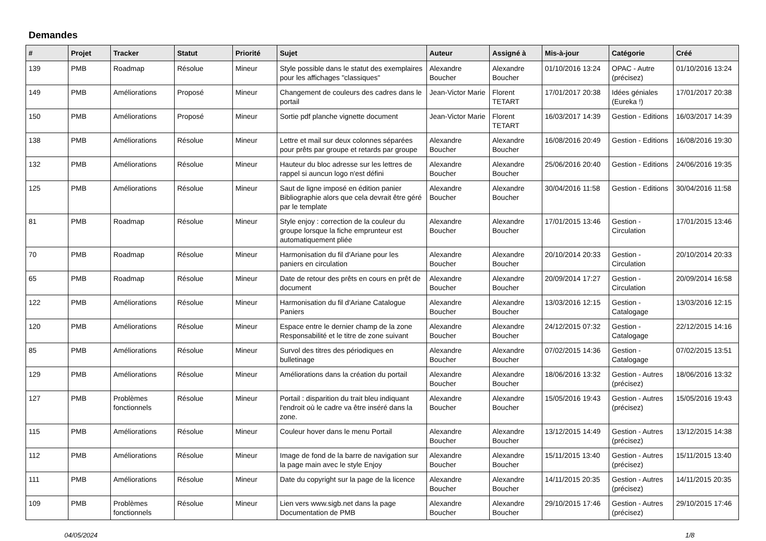Demandes
| # | Projet | Tracker | Statut | Priorité | Sujet | Auteur | Assigné à | Mis-à-jour | Catégorie | Créé |
| --- | --- | --- | --- | --- | --- | --- | --- | --- | --- | --- |
| 139 | PMB | Roadmap | Résolue | Mineur | Style possible dans le statut des exemplaires pour les affichages "classiques" | Alexandre Boucher | Alexandre Boucher | 01/10/2016 13:24 | OPAC - Autre (précisez) | 01/10/2016 13:24 |
| 149 | PMB | Améliorations | Proposé | Mineur | Changement de couleurs des cadres dans le portail | Jean-Victor Marie | Florent TETART | 17/01/2017 20:38 | Idées géniales (Eureka !) | 17/01/2017 20:38 |
| 150 | PMB | Améliorations | Proposé | Mineur | Sortie pdf planche vignette document | Jean-Victor Marie | Florent TETART | 16/03/2017 14:39 | Gestion - Editions | 16/03/2017 14:39 |
| 138 | PMB | Améliorations | Résolue | Mineur | Lettre et mail sur deux colonnes séparées pour prêts par groupe et retards par groupe | Alexandre Boucher | Alexandre Boucher | 16/08/2016 20:49 | Gestion - Editions | 16/08/2016 19:30 |
| 132 | PMB | Améliorations | Résolue | Mineur | Hauteur du bloc adresse sur les lettres de rappel si auncun logo n'est défini | Alexandre Boucher | Alexandre Boucher | 25/06/2016 20:40 | Gestion - Editions | 24/06/2016 19:35 |
| 125 | PMB | Améliorations | Résolue | Mineur | Saut de ligne imposé en édition panier Bibliographie alors que cela devrait être géré par le template | Alexandre Boucher | Alexandre Boucher | 30/04/2016 11:58 | Gestion - Editions | 30/04/2016 11:58 |
| 81 | PMB | Roadmap | Résolue | Mineur | Style enjoy : correction de la couleur du groupe lorsque la fiche emprunteur est automatiquement pliée | Alexandre Boucher | Alexandre Boucher | 17/01/2015 13:46 | Gestion - Circulation | 17/01/2015 13:46 |
| 70 | PMB | Roadmap | Résolue | Mineur | Harmonisation du fil d'Ariane pour les paniers en circulation | Alexandre Boucher | Alexandre Boucher | 20/10/2014 20:33 | Gestion - Circulation | 20/10/2014 20:33 |
| 65 | PMB | Roadmap | Résolue | Mineur | Date de retour des prêts en cours en prêt de document | Alexandre Boucher | Alexandre Boucher | 20/09/2014 17:27 | Gestion - Circulation | 20/09/2014 16:58 |
| 122 | PMB | Améliorations | Résolue | Mineur | Harmonisation du fil d'Ariane Catalogue Paniers | Alexandre Boucher | Alexandre Boucher | 13/03/2016 12:15 | Gestion - Catalogage | 13/03/2016 12:15 |
| 120 | PMB | Améliorations | Résolue | Mineur | Espace entre le dernier champ de la zone Responsabilité et le titre de zone suivant | Alexandre Boucher | Alexandre Boucher | 24/12/2015 07:32 | Gestion - Catalogage | 22/12/2015 14:16 |
| 85 | PMB | Améliorations | Résolue | Mineur | Survol des titres des périodiques en bulletinage | Alexandre Boucher | Alexandre Boucher | 07/02/2015 14:36 | Gestion - Catalogage | 07/02/2015 13:51 |
| 129 | PMB | Améliorations | Résolue | Mineur | Améliorations dans la création du portail | Alexandre Boucher | Alexandre Boucher | 18/06/2016 13:32 | Gestion - Autres (précisez) | 18/06/2016 13:32 |
| 127 | PMB | Problèmes fonctionnels | Résolue | Mineur | Portail : disparition du trait bleu indiquant l'endroit où le cadre va être inséré dans la zone. | Alexandre Boucher | Alexandre Boucher | 15/05/2016 19:43 | Gestion - Autres (précisez) | 15/05/2016 19:43 |
| 115 | PMB | Améliorations | Résolue | Mineur | Couleur hover dans le menu Portail | Alexandre Boucher | Alexandre Boucher | 13/12/2015 14:49 | Gestion - Autres (précisez) | 13/12/2015 14:38 |
| 112 | PMB | Améliorations | Résolue | Mineur | Image de fond de la barre de navigation sur la page main avec le style Enjoy | Alexandre Boucher | Alexandre Boucher | 15/11/2015 13:40 | Gestion - Autres (précisez) | 15/11/2015 13:40 |
| 111 | PMB | Améliorations | Résolue | Mineur | Date du copyright sur la page de la licence | Alexandre Boucher | Alexandre Boucher | 14/11/2015 20:35 | Gestion - Autres (précisez) | 14/11/2015 20:35 |
| 109 | PMB | Problèmes fonctionnels | Résolue | Mineur | Lien vers www.sigb.net dans la page Documentation de PMB | Alexandre Boucher | Alexandre Boucher | 29/10/2015 17:46 | Gestion - Autres (précisez) | 29/10/2015 17:46 |
04/05/2024 1/8